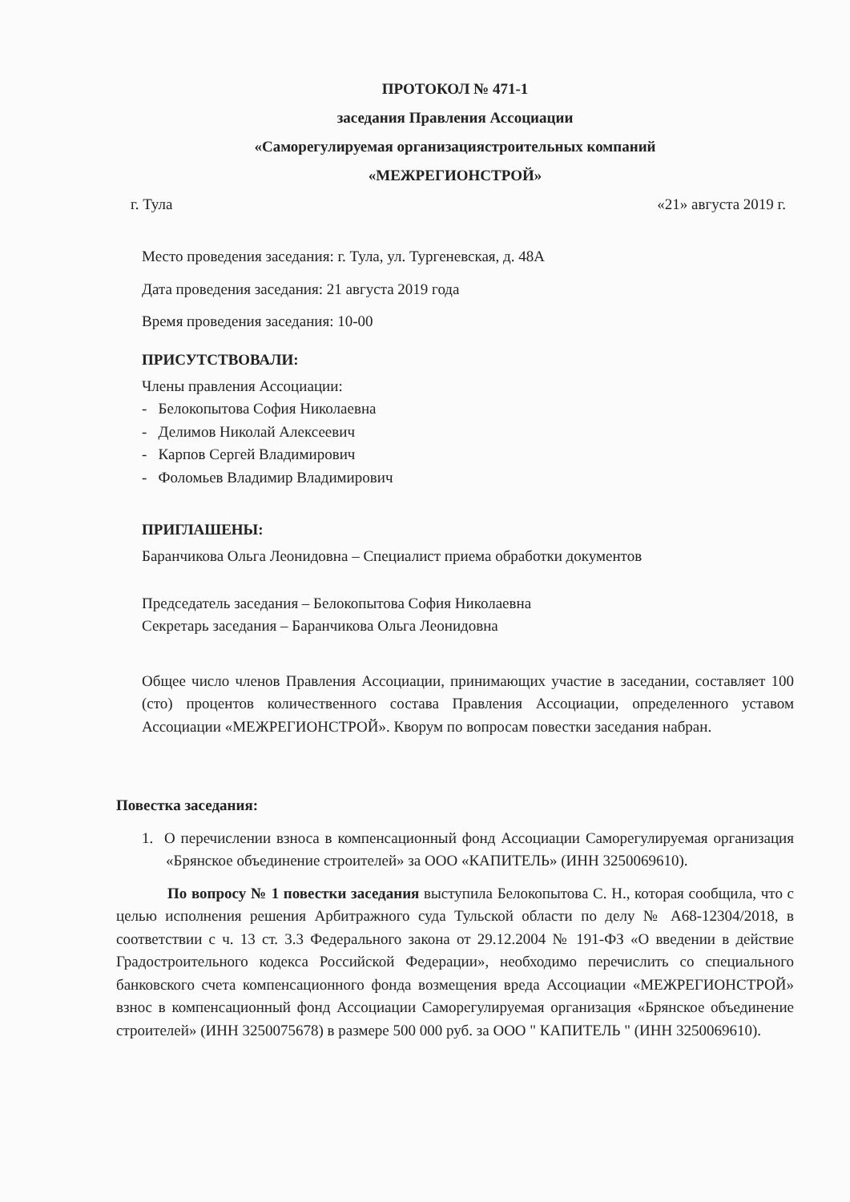ПРОТОКОЛ № 471-1
заседания Правления Ассоциации
«Саморегулируемая организациястроительных компаний
«МЕЖРЕГИОНСТРОЙ»
г. Тула «21» августа 2019 г.
Место проведения заседания: г. Тула, ул. Тургеневская, д. 48А
Дата проведения заседания: 21 августа 2019 года
Время проведения заседания: 10-00
ПРИСУТСТВОВАЛИ:
Члены правления Ассоциации:
- Белокопытова София Николаевна
- Делимов Николай Алексеевич
- Карпов Сергей Владимирович
- Фоломьев Владимир Владимирович
ПРИГЛАШЕНЫ:
Баранчикова Ольга Леонидовна – Специалист приема обработки документов
Председатель заседания – Белокопытова София Николаевна
Секретарь заседания – Баранчикова Ольга Леонидовна
Общее число членов Правления Ассоциации, принимающих участие в заседании, составляет 100 (сто) процентов количественного состава Правления Ассоциации, определенного уставом Ассоциации «МЕЖРЕГИОНСТРОЙ». Кворум по вопросам повестки заседания набран.
Повестка заседания:
1. О перечислении взноса в компенсационный фонд Ассоциации Саморегулируемая организация «Брянское объединение строителей» за ООО «КАПИТЕЛЬ» (ИНН 3250069610).
По вопросу № 1 повестки заседания выступила Белокопытова С. Н., которая сообщила, что с целью исполнения решения Арбитражного суда Тульской области по делу № А68-12304/2018, в соответствии с ч. 13 ст. 3.3 Федерального закона от 29.12.2004 № 191-ФЗ «О введении в действие Градостроительного кодекса Российской Федерации», необходимо перечислить со специального банковского счета компенсационного фонда возмещения вреда Ассоциации «МЕЖРЕГИОНСТРОЙ» взнос в компенсационный фонд Ассоциации Саморегулируемая организация «Брянское объединение строителей» (ИНН 3250075678) в размере 500 000 руб. за ООО " КАПИТЕЛЬ " (ИНН 3250069610).